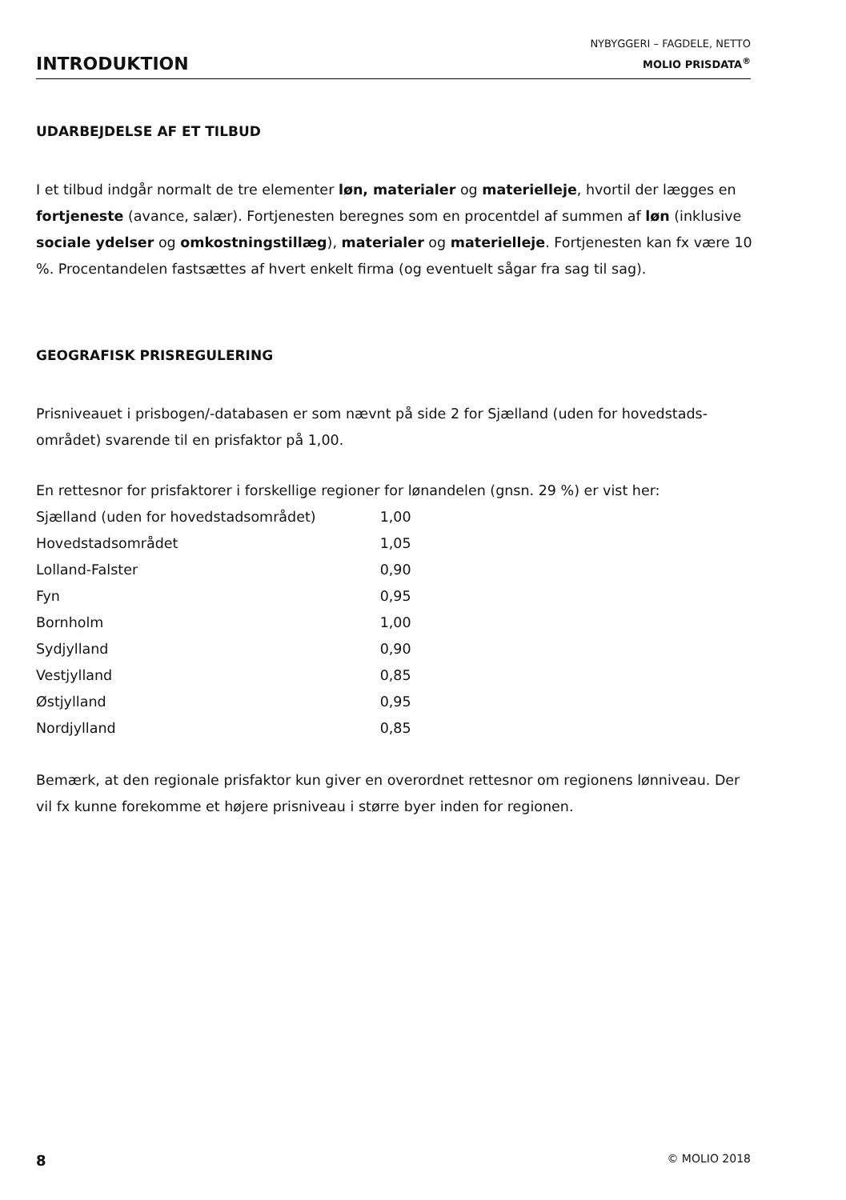INTRODUKTION
NYBYGGERI – FAGDELE, NETTO
MOLIO PRISDATA<sup>®</sup>
UDARBEJDELSE AF ET TILBUD
I et tilbud indgår normalt de tre elementer løn, materialer og materielleje, hvortil der lægges en fortjeneste (avance, salær). Fortjenesten beregnes som en procentdel af summen af løn (inklusive sociale ydelser og omkostningstillæg), materialer og materielleje. Fortjenesten kan fx være 10 %. Procentandelen fastsættes af hvert enkelt firma (og eventuelt sågar fra sag til sag).
GEOGRAFISK PRISREGULERING
Prisniveauet i prisbogen/-databasen er som nævnt på side 2 for Sjælland (uden for hovedstads-området) svarende til en prisfaktor på 1,00.
En rettesnor for prisfaktorer i forskellige regioner for lønandelen (gnsn. 29 %) er vist her:
| Sjælland (uden for hovedstadsområdet) | 1,00 |
| Hovedstadsområdet | 1,05 |
| Lolland-Falster | 0,90 |
| Fyn | 0,95 |
| Bornholm | 1,00 |
| Sydjylland | 0,90 |
| Vestjylland | 0,85 |
| Østjylland | 0,95 |
| Nordjylland | 0,85 |
Bemærk, at den regionale prisfaktor kun giver en overordnet rettesnor om regionens lønniveau. Der vil fx kunne forekomme et højere prisniveau i større byer inden for regionen.
8 © MOLIO 2018